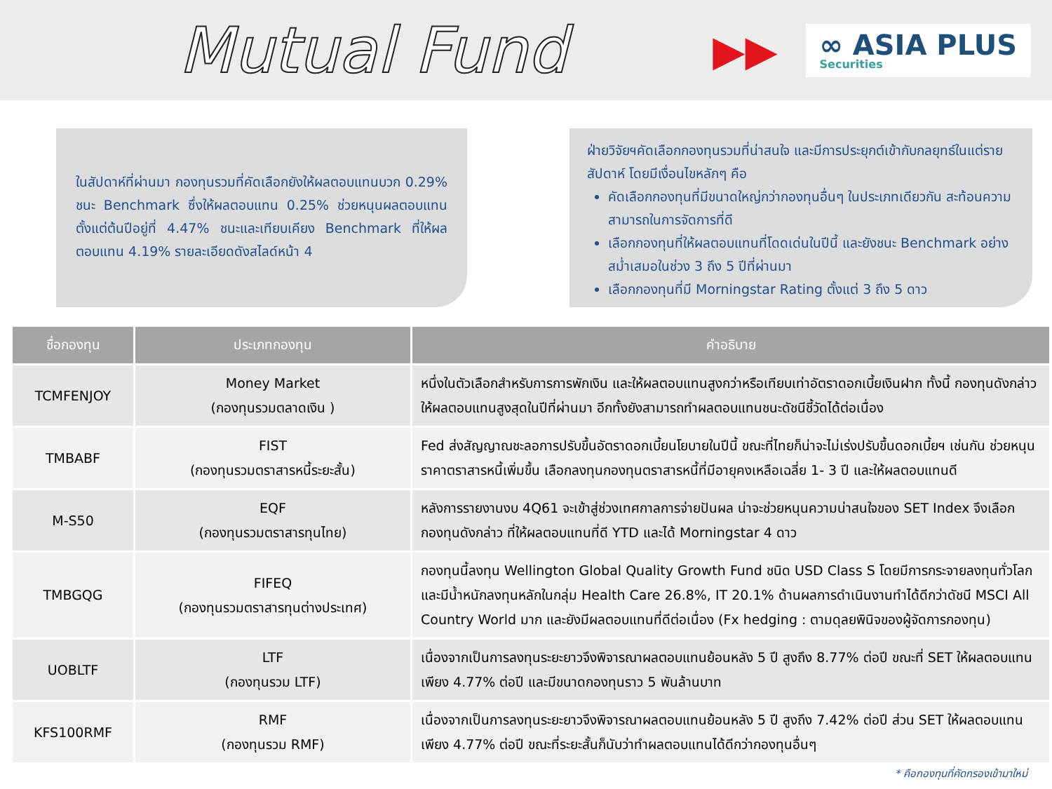Mutual Fund
▶▶
∞ ASIA PLUS
Securities
ในสัปดาห์ที่ผ่านมา กองทุนรวมที่คัดเลือกยังให้ผลตอบแทนบวก 0.29% ชนะ Benchmark ซึ่งให้ผลตอบแทน 0.25% ช่วยหนุนผลตอบแทนตั้งแต่ต้นปีอยู่ที่ 4.47% ชนะและเทียบเคียง Benchmark ที่ให้ผลตอบแทน 4.19% รายละเอียดดังสไลด์หน้า 4
ฝ่ายวิจัยฯคัดเลือกกองทุนรวมที่น่าสนใจ และมีการประยุกต์เข้ากับกลยุทธ์ในแต่รายสัปดาห์ โดยมีเงื่อนไขหลักๆ คือ
คัดเลือกกองทุนที่มีขนาดใหญ่กว่ากองทุนอื่นๆ ในประเภทเดียวกัน สะท้อนความสามารถในการจัดการที่ดี
เลือกกองทุนที่ให้ผลตอบแทนที่โดดเด่นในปีนี้ และยังชนะ Benchmark อย่างสม่ำเสมอในช่วง 3 ถึง 5 ปีที่ผ่านมา
เลือกกองทุนที่มี Morningstar Rating ตั้งแต่ 3 ถึง 5 ดาว
| ชื่อกองทุน | ประเภทกองทุน | คำอธิบาย |
| --- | --- | --- |
| TCMFENJOY | Money Market (กองทุนรวมตลาดเงิน ) | หนึ่งในตัวเลือกสำหรับการการพักเงิน และให้ผลตอบแทนสูงกว่าหรือเทียบเท่าอัตราดอกเบี้ยเงินฝาก ทั้งนี้ กองทุนดังกล่าวให้ผลตอบแทนสูงสุดในปีที่ผ่านมา อีกทั้งยังสามารถทำผลตอบแทนชนะดัชนีชี้วัดได้ต่อเนื่อง |
| TMBABF | FIST (กองทุนรวมตราสารหนี้ระยะสั้น) | Fed ส่งสัญญาณชะลอการปรับขึ้นอัตราดอกเบี้ยนโยบายในปีนี้ ขณะที่ไทยก็น่าจะไม่เร่งปรับขึ้นดอกเบี้ยฯ เช่นกัน ช่วยหนุนราคาตราสารหนี้เพิ่มขึ้น เลือกลงทุนกองทุนตราสารหนี้ที่มีอายุคงเหลือเฉลี่ย 1- 3 ปี และให้ผลตอบแทนดี |
| M-S50 | EQF (กองทุนรวมตราสารทุนไทย) | หลังการรายงานงบ 4Q61 จะเข้าสู่ช่วงเทศกาลการจ่ายปันผล น่าจะช่วยหนุนความน่าสนใจของ SET Index จึงเลือกกองทุนดังกล่าว ที่ให้ผลตอบแทนที่ดี YTD และได้ Morningstar 4 ดาว |
| TMBGQG | FIFEQ (กองทุนรวมตราสารทุนต่างประเทศ) | กองทุนนี้ลงทุน Wellington Global Quality Growth Fund ชนิด USD Class S โดยมีการกระจายลงทุนทั่วโลกและมีน้ำหนักลงทุนหลักในกลุ่ม Health Care 26.8%, IT 20.1% ด้านผลการดำเนินงานทำได้ดีกว่าดัชนี MSCI All Country World มาก และยังมีผลตอบแทนที่ดีต่อเนื่อง (Fx hedging : ตามดุลยพินิจของผู้จัดการกองทุน) |
| UOBLTF | LTF (กองทุนรวม LTF) | เนื่องจากเป็นการลงทุนระยะยาวจึงพิจารณาผลตอบแทนย้อนหลัง 5 ปี สูงถึง 8.77% ต่อปี ขณะที่ SET ให้ผลตอบแทนเพียง 4.77% ต่อปี และมีขนาดกองทุนราว 5 พันล้านบาท |
| KFS100RMF | RMF (กองทุนรวม RMF) | เนื่องจากเป็นการลงทุนระยะยาวจึงพิจารณาผลตอบแทนย้อนหลัง 5 ปี สูงถึง 7.42% ต่อปี ส่วน SET ให้ผลตอบแทนเพียง 4.77% ต่อปี ขณะที่ระยะสั้นก็นับว่าทำผลตอบแทนได้ดีกว่ากองทุนอื่นๆ |
* คือกองทุนที่คัดกรองเข้ามาใหม่